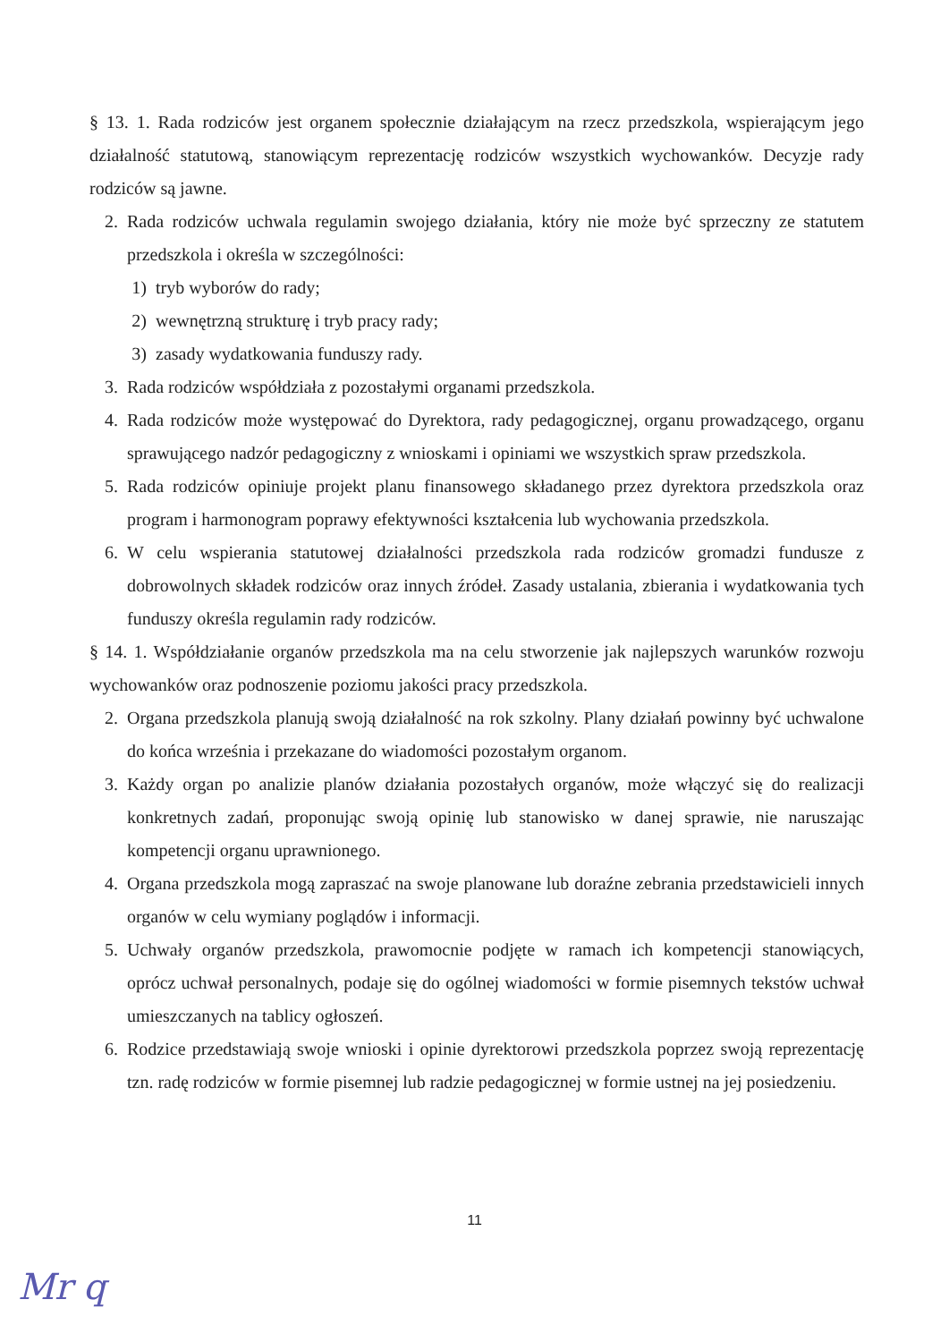§ 13. 1. Rada rodziców jest organem społecznie działającym na rzecz przedszkola, wspierającym jego działalność statutową, stanowiącym reprezentację rodziców wszystkich wychowanków. Decyzje rady rodziców są jawne.
2. Rada rodziców uchwala regulamin swojego działania, który nie może być sprzeczny ze statutem przedszkola i określa w szczególności:
1) tryb wyborów do rady;
2) wewnętrzną strukturę i tryb pracy rady;
3) zasady wydatkowania funduszy rady.
3. Rada rodziców współdziała z pozostałymi organami przedszkola.
4. Rada rodziców może występować do Dyrektora, rady pedagogicznej, organu prowadzącego, organu sprawującego nadzór pedagogiczny z wnioskami i opiniami we wszystkich spraw przedszkola.
5. Rada rodziców opiniuje projekt planu finansowego składanego przez dyrektora przedszkola oraz program i harmonogram poprawy efektywności kształcenia lub wychowania przedszkola.
6. W celu wspierania statutowej działalności przedszkola rada rodziców gromadzi fundusze z dobrowolnych składek rodziców oraz innych źródeł. Zasady ustalania, zbierania i wydatkowania tych funduszy określa regulamin rady rodziców.
§ 14. 1. Współdziałanie organów przedszkola ma na celu stworzenie jak najlepszych warunków rozwoju wychowanków oraz podnoszenie poziomu jakości pracy przedszkola.
2. Organa przedszkola planują swoją działalność na rok szkolny. Plany działań powinny być uchwalone do końca września i przekazane do wiadomości pozostałym organom.
3. Każdy organ po analizie planów działania pozostałych organów, może włączyć się do realizacji konkretnych zadań, proponując swoją opinię lub stanowisko w danej sprawie, nie naruszając kompetencji organu uprawnionego.
4. Organa przedszkola mogą zapraszać na swoje planowane lub doraźne zebrania przedstawicieli innych organów w celu wymiany poglądów i informacji.
5. Uchwały organów przedszkola, prawomocnie podjęte w ramach ich kompetencji stanowiących, oprócz uchwał personalnych, podaje się do ogólnej wiadomości w formie pisemnych tekstów uchwał umieszczanych na tablicy ogłoszeń.
6. Rodzice przedstawiają swoje wnioski i opinie dyrektorowi przedszkola poprzez swoją reprezentację tzn. radę rodziców w formie pisemnej lub radzie pedagogicznej w formie ustnej na jej posiedzeniu.
11
Mr q